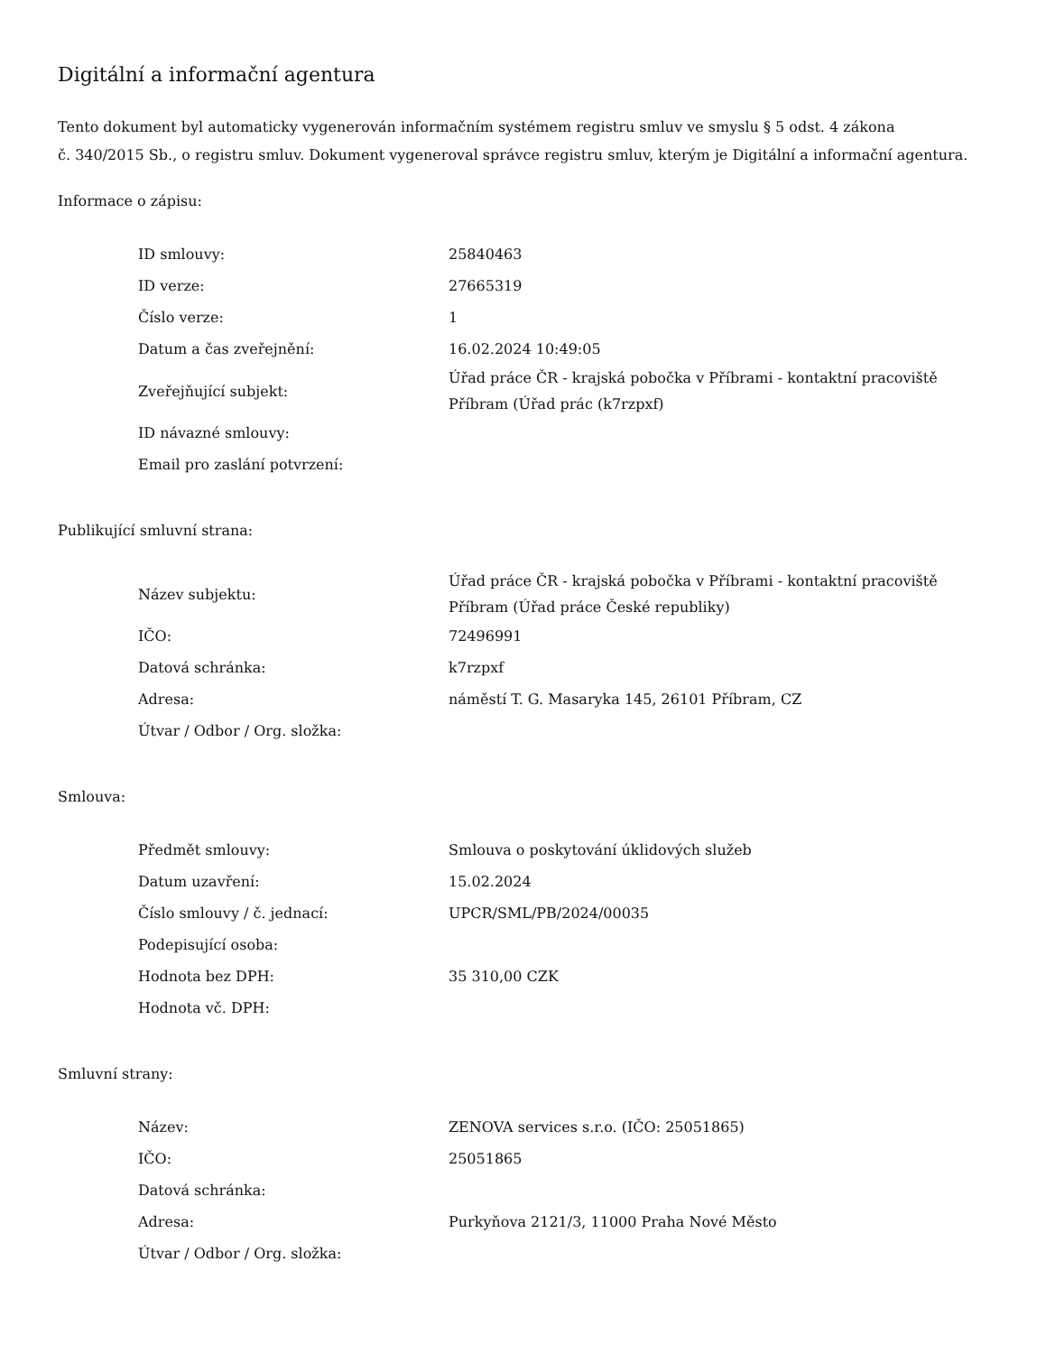Digitální a informační agentura
Tento dokument byl automaticky vygenerován informačním systémem registru smluv ve smyslu § 5 odst. 4 zákona
č. 340/2015 Sb., o registru smluv. Dokument vygeneroval správce registru smluv, kterým je Digitální a informační agentura.
Informace o zápisu:
| ID smlouvy: | 25840463 |
| ID verze: | 27665319 |
| Číslo verze: | 1 |
| Datum a čas zveřejnění: | 16.02.2024 10:49:05 |
| Zveřejňující subjekt: | Úřad práce ČR - krajská pobočka v Příbrami - kontaktní pracoviště Příbram (Úřad prác (k7rzpxf) |
| ID návazné smlouvy: | |
| Email pro zaslání potvrzení: | |
Publikující smluvní strana:
| Název subjektu: | Úřad práce ČR - krajská pobočka v Příbrami - kontaktní pracoviště Příbram (Úřad práce České republiky) |
| IČO: | 72496991 |
| Datová schránka: | k7rzpxf |
| Adresa: | náměstí T. G. Masaryka 145, 26101 Příbram, CZ |
| Útvar / Odbor / Org. složka: | |
Smlouva:
| Předmět smlouvy: | Smlouva o poskytování úklidových služeb |
| Datum uzavření: | 15.02.2024 |
| Číslo smlouvy / č. jednací: | UPCR/SML/PB/2024/00035 |
| Podepisující osoba: | |
| Hodnota bez DPH: | 35 310,00 CZK |
| Hodnota vč. DPH: | |
Smluvní strany:
| Název: | ZENOVA services s.r.o. (IČO: 25051865) |
| IČO: | 25051865 |
| Datová schránka: | |
| Adresa: | Purkyňova 2121/3, 11000 Praha Nové Město |
| Útvar / Odbor / Org. složka: | |